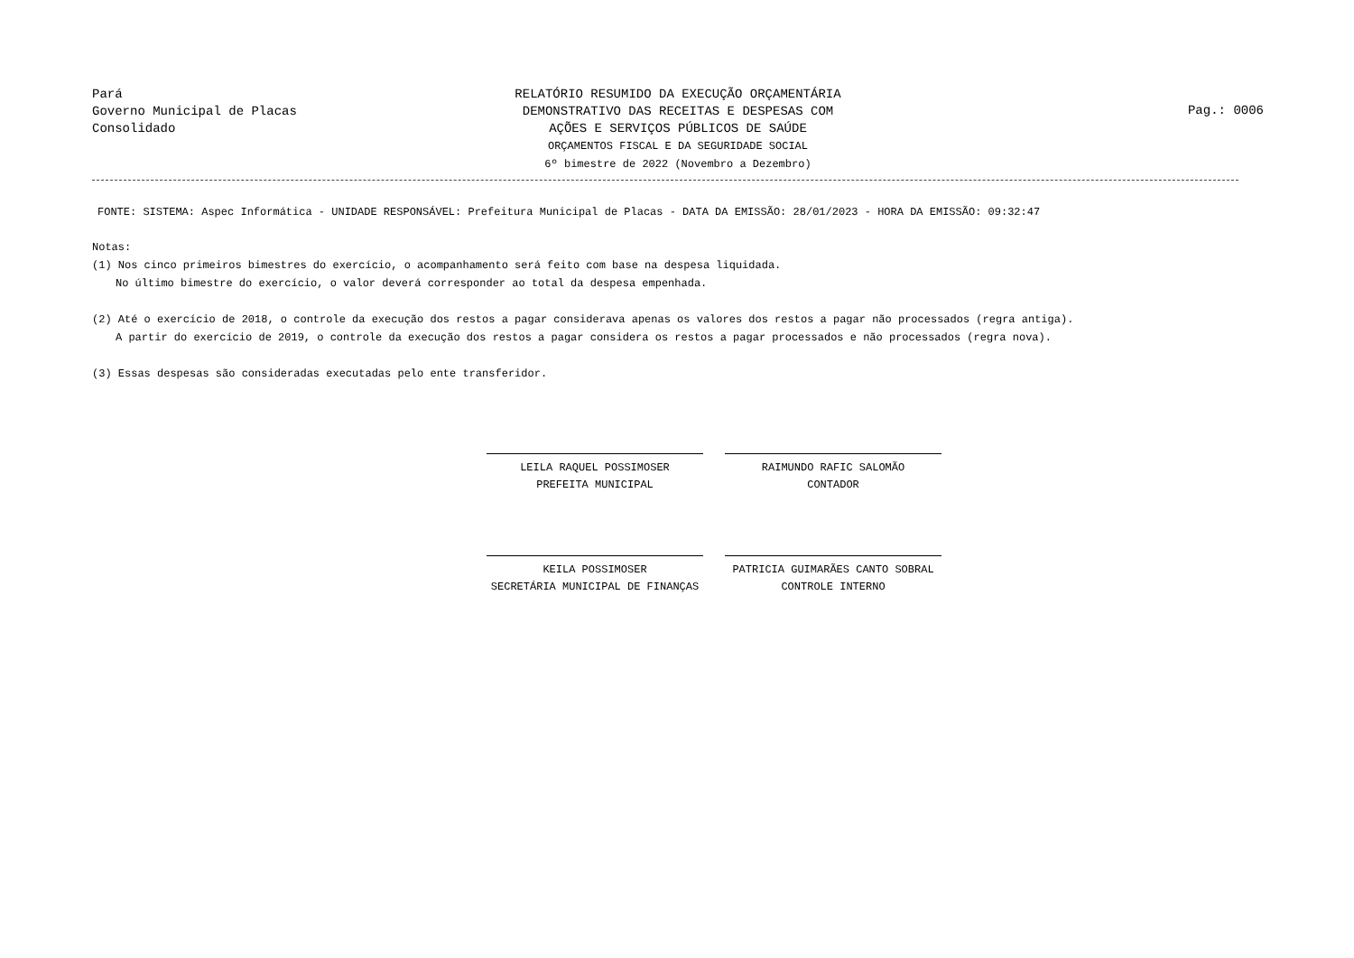Pará
Governo Municipal de Placas
Consolidado
RELATÓRIO RESUMIDO DA EXECUÇÃO ORÇAMENTÁRIA
DEMONSTRATIVO DAS RECEITAS E DESPESAS COM
AÇÕES E SERVIÇOS PÚBLICOS DE SAÚDE
ORÇAMENTOS FISCAL E DA SEGURIDADE SOCIAL
6º bimestre de 2022 (Novembro a Dezembro)
Pag.: 0006
FONTE: SISTEMA: Aspec Informática - UNIDADE RESPONSÁVEL: Prefeitura Municipal de Placas - DATA DA EMISSÃO: 28/01/2023 - HORA DA EMISSÃO: 09:32:47
Notas:
(1) Nos cinco primeiros bimestres do exercício, o acompanhamento será feito com base na despesa liquidada.
No último bimestre do exercício, o valor deverá corresponder ao total da despesa empenhada.
(2) Até o exercício de 2018, o controle da execução dos restos a pagar considerava apenas os valores dos restos a pagar não processados (regra antiga).
A partir do exercício de 2019, o controle da execução dos restos a pagar considera os restos a pagar processados e não processados (regra nova).
(3) Essas despesas são consideradas executadas pelo ente transferidor.
LEILA RAQUEL POSSIMOSER
PREFEITA MUNICIPAL
RAIMUNDO RAFIC SALOMÃO
CONTADOR
KEILA POSSIMOSER
SECRETÁRIA MUNICIPAL DE FINANÇAS
PATRICIA GUIMARÃES CANTO SOBRAL
CONTROLE INTERNO